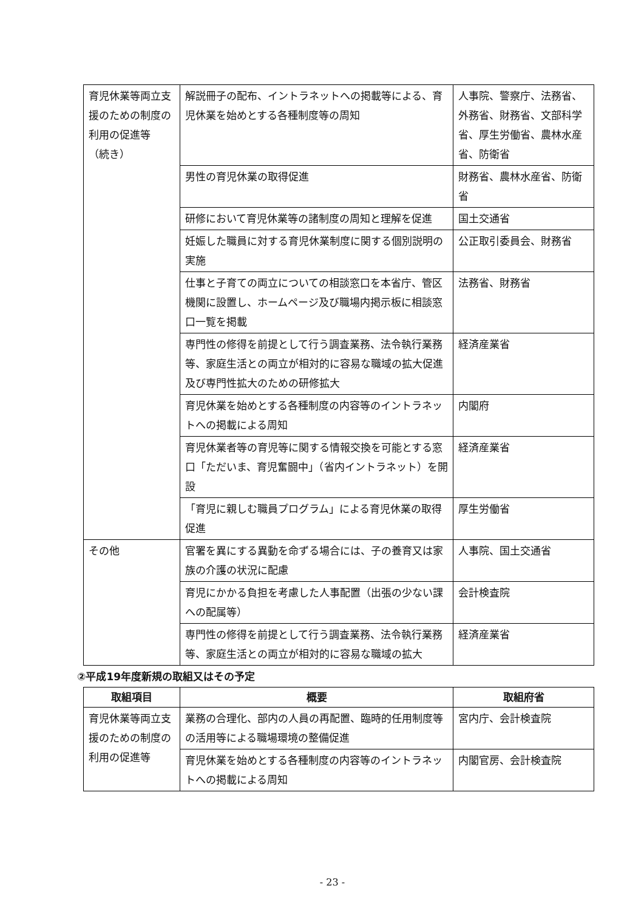| 育児休業等両立支援のための制度の利用の促進等 （続き） | 解説冊子の配布、イントラネットへの掲載等による、育児休業を始めとする各種制度等の周知 | 人事院、警察庁、法務省、外務省、財務省、文部科学省、厚生労働省、農林水産省、防衛省 |
| | 男性の育児休業の取得促進 | 財務省、農林水産省、防衛省 |
| | 研修において育児休業等の諸制度の周知と理解を促進 | 国土交通省 |
| | 妊娠した職員に対する育児休業制度に関する個別説明の実施 | 公正取引委員会、財務省 |
| | 仕事と子育ての両立についての相談窓口を本省庁、管区機関に設置し、ホームページ及び職場内掲示板に相談窓口一覧を掲載 | 法務省、財務省 |
| | 専門性の修得を前提として行う調査業務、法令執行業務等、家庭生活との両立が相対的に容易な職域の拡大促進及び専門性拡大のための研修拡大 | 経済産業省 |
| | 育児休業を始めとする各種制度の内容等のイントラネットへの掲載による周知 | 内閣府 |
| | 育児休業者等の育児等に関する情報交換を可能とする窓口「ただいま、育児奮闘中」（省内イントラネット）を開設 | 経済産業省 |
| | 「育児に親しむ職員プログラム」による育児休業の取得促進 | 厚生労働省 |
| その他 | 官署を異にする異動を命ずる場合には、子の養育又は家族の介護の状況に配慮 | 人事院、国土交通省 |
| | 育児にかかる負担を考慮した人事配置（出張の少ない課への配属等） | 会計検査院 |
| | 専門性の修得を前提として行う調査業務、法令執行業務等、家庭生活との両立が相対的に容易な職域の拡大 | 経済産業省 |
②平成19年度新規の取組又はその予定
| 取組項目 | 概要 | 取組府省 |
| --- | --- | --- |
| 育児休業等両立支援のための制度の利用の促進等 | 業務の合理化、部内の人員の再配置、臨時的任用制度等の活用等による職場環境の整備促進 | 宮内庁、会計検査院 |
| | 育児休業を始めとする各種制度の内容等のイントラネットへの掲載による周知 | 内閣官房、会計検査院 |
- 23 -